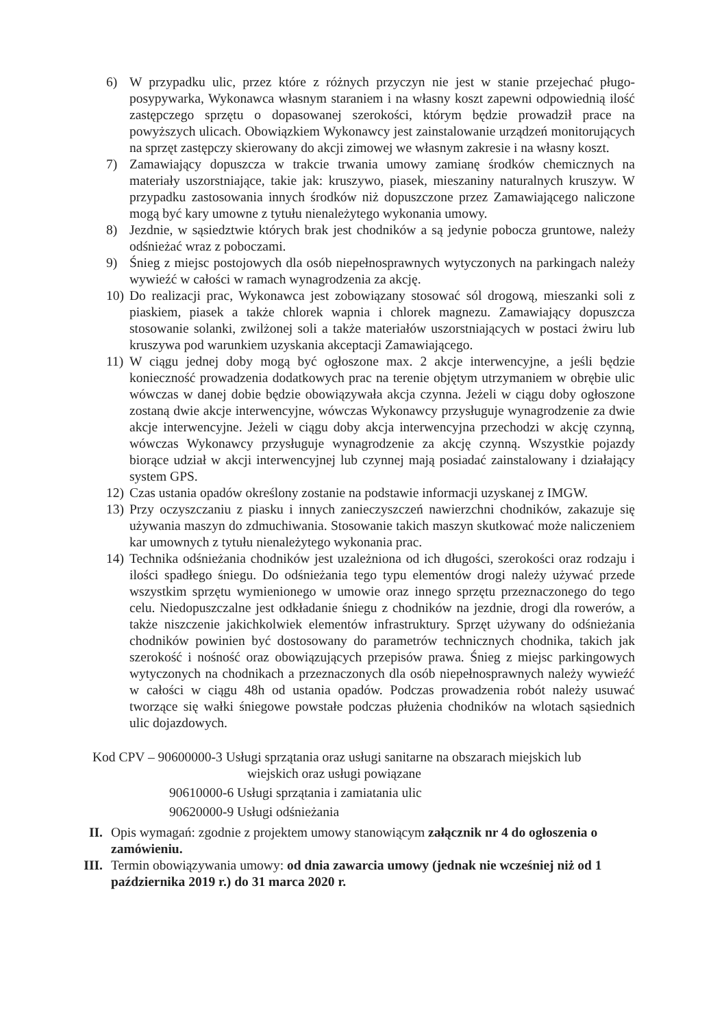6) W przypadku ulic, przez które z różnych przyczyn nie jest w stanie przejechać pługo-posypywarka, Wykonawca własnym staraniem i na własny koszt zapewni odpowiednią ilość zastępczego sprzętu o dopasowanej szerokości, którym będzie prowadził prace na powyższych ulicach. Obowiązkiem Wykonawcy jest zainstalowanie urządzeń monitorujących na sprzęt zastępczy skierowany do akcji zimowej we własnym zakresie i na własny koszt.
7) Zamawiający dopuszcza w trakcie trwania umowy zamianę środków chemicznych na materiały uszorstniające, takie jak: kruszywo, piasek, mieszaniny naturalnych kruszyw. W przypadku zastosowania innych środków niż dopuszczone przez Zamawiającego naliczone mogą być kary umowne z tytułu nienależytego wykonania umowy.
8) Jezdnie, w sąsiedztwie których brak jest chodników a są jedynie pobocza gruntowe, należy odśnieżać wraz z poboczami.
9) Śnieg z miejsc postojowych dla osób niepełnosprawnych wytyczonych na parkingach należy wywieźć w całości w ramach wynagrodzenia za akcję.
10)
Do realizacji prac, Wykonawca jest zobowiązany stosować sól drogową, mieszanki soli z piaskiem, piasek a także chlorek wapnia i chlorek magnezu. Zamawiający dopuszcza stosowanie solanki, zwilżonej soli a także materiałów uszorstniających w postaci żwiru lub kruszywa pod warunkiem uzyskania akceptacji Zamawiającego.
11)
W ciągu jednej doby mogą być ogłoszone max. 2 akcje interwencyjne, a jeśli będzie konieczność prowadzenia dodatkowych prac na terenie objętym utrzymaniem w obrębie ulic wówczas w danej dobie będzie obowiązywała akcja czynna. Jeżeli w ciągu doby ogłoszone zostaną dwie akcje interwencyjne, wówczas Wykonawcy przysługuje wynagrodzenie za dwie akcje interwencyjne. Jeżeli w ciągu doby akcja interwencyjna przechodzi w akcję czynną, wówczas Wykonawcy przysługuje wynagrodzenie za akcję czynną. Wszystkie pojazdy biorące udział w akcji interwencyjnej lub czynnej mają posiadać zainstalowany i działający system GPS.
12)
Czas ustania opadów określony zostanie na podstawie informacji uzyskanej z IMGW.
13)
Przy oczyszczaniu z piasku i innych zanieczyszczeń nawierzchni chodników, zakazuje się używania maszyn do zdmuchiwania. Stosowanie takich maszyn skutkować może naliczeniem kar umownych z tytułu nienależytego wykonania prac.
14)
Technika odśnieżania chodników jest uzależniona od ich długości, szerokości oraz rodzaju i ilości spadłego śniegu. Do odśnieżania tego typu elementów drogi należy używać przede wszystkim sprzętu wymienionego w umowie oraz innego sprzętu przeznaczonego do tego celu. Niedopuszczalne jest odkładanie śniegu z chodników na jezdnie, drogi dla rowerów, a także niszczenie jakichkolwiek elementów infrastruktury. Sprzęt używany do odśnieżania chodników powinien być dostosowany do parametrów technicznych chodnika, takich jak szerokość i nośność oraz obowiązujących przepisów prawa. Śnieg z miejsc parkingowych wytyczonych na chodnikach a przeznaczonych dla osób niepełnosprawnych należy wywieźć w całości w ciągu 48h od ustania opadów. Podczas prowadzenia robót należy usuwać tworzące się wałki śniegowe powstałe podczas płużenia chodników na wlotach sąsiednich ulic dojazdowych.
Kod CPV – 90600000-3 Usługi sprzątania oraz usługi sanitarne na obszarach miejskich lub
wiejskich oraz usługi powiązane
90610000-6 Usługi sprzątania i zamiatania ulic
90620000-9 Usługi odśnieżania
II. Opis wymagań: zgodnie z projektem umowy stanowiącym załącznik nr 4 do ogłoszenia o zamówieniu.
III. Termin obowiązywania umowy: od dnia zawarcia umowy (jednak nie wcześniej niż od 1 października 2019 r.) do 31 marca 2020 r.